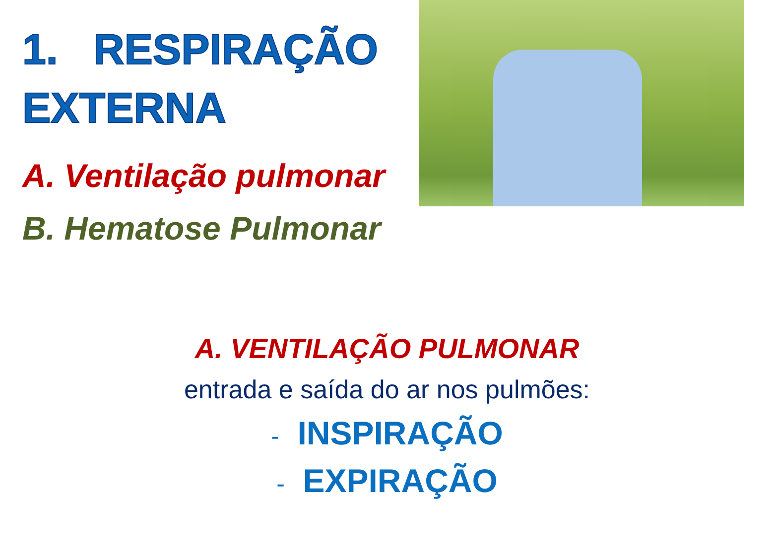1. RESPIRAÇÃO
EXTERNA
A. Ventilação pulmonar
B. Hematose Pulmonar
A. VENTILAÇÃO PULMONAR
entrada e saída do ar nos pulmões:
- INSPIRAÇÃO
- EXPIRAÇÃO